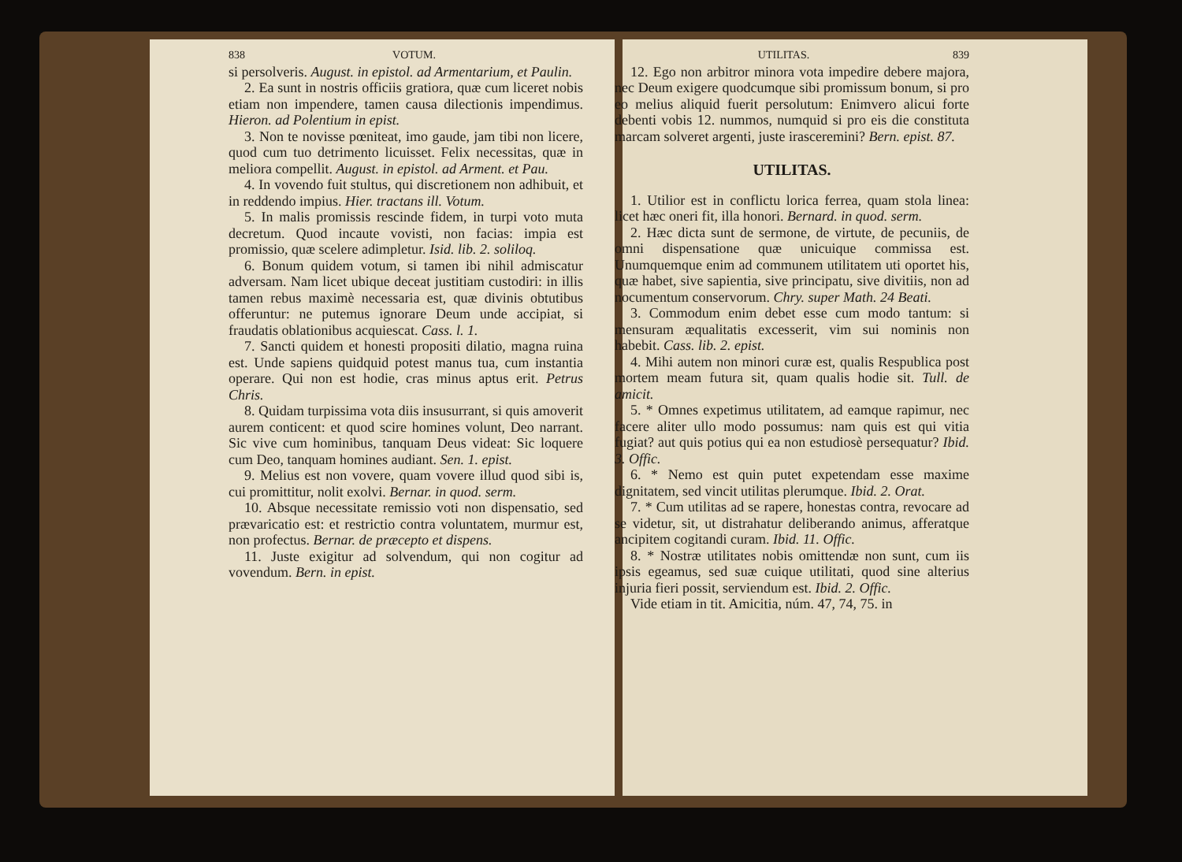838 VOTUM.
si persolveris. August. in epistol. ad Armentarium, et Paulin.
2. Ea sunt in nostris officiis gratiora, quæ cum liceret nobis etiam non impendere, tamen causa dilectionis impendimus. Hieron. ad Polentium in epist.
3. Non te novisse pœniteat, imo gaude, jam tibi non licere, quod cum tuo detrimento licuisset. Felix necessitas, quæ in meliora compellit. August. in epistol. ad Arment. et Pau.
4. In vovendo fuit stultus, qui discretionem non adhibuit, et in reddendo impius. Hier. tractans ill. Votum.
5. In malis promissis rescinde fidem, in turpi voto muta decretum. Quod incaute vovisti, non facias: impia est promissio, quæ scelere adimpletur. Isid. lib. 2. soliloq.
6. Bonum quidem votum, si tamen ibi nihil admiscatur adversam. Nam licet ubique deceat justitiam custodiri: in illis tamen rebus maximè necessaria est, quæ divinis obtutibus offeruntur: ne putemus ignorare Deum unde accipiat, si fraudatis oblationibus acquiescat. Cass. l. 1.
7. Sancti quidem et honesti propositi dilatio, magna ruina est. Unde sapiens quidquid potest manus tua, cum instantia operare. Qui non est hodie, cras minus aptus erit. Petrus Chris.
8. Quidam turpissima vota diis insusurrant, si quis amoverit aurem conticent: et quod scire homines volunt, Deo narrant. Sic vive cum hominibus, tanquam Deus videat: Sic loquere cum Deo, tanquam homines audiant. Sen. 1. epist.
9. Melius est non vovere, quam vovere illud quod sibi is, cui promittitur, nolit exolvi. Bernar. in quod. serm.
10. Absque necessitate remissio voti non dispensatio, sed prævaricatio est: et restrictio contra voluntatem, murmur est, non profectus. Bernar. de præcepto et dispens.
11. Juste exigitur ad solvendum, qui non cogitur ad vovendum. Bern. in epist.
UTILITAS. 839
12. Ego non arbitror minora vota impedire debere majora, nec Deum exigere quodcumque sibi promissum bonum, si pro eo melius aliquid fuerit persolutum: Enimvero alicui forte debenti vobis 12. nummos, numquid si pro eis die constituta marcam solveret argenti, juste irasceremini? Bern. epist. 87.
UTILITAS.
1. Utilior est in conflictu lorica ferrea, quam stola linea: licet hæc oneri fit, illa honori. Bernard. in quod. serm.
2. Hæc dicta sunt de sermone, de virtute, de pecuniis, de omni dispensatione quæ unicuique commissa est. Unumquemque enim ad communem utilitatem uti oportet his, quæ habet, sive sapientia, sive principatu, sive divitiis, non ad nocumentum conservorum. Chry. super Math. 24 Beati.
3. Commodum enim debet esse cum modo tantum: si mensuram æqualitatis excesserit, vim sui nominis non habebit. Cass. lib. 2. epist.
4. Mihi autem non minori curæ est, qualis Respublica post mortem meam futura sit, quam qualis hodie sit. Tull. de amicit.
5. * Omnes expetimus utilitatem, ad eamque rapimur, nec facere aliter ullo modo possumus: nam quis est qui vitia fugiat? aut quis potius qui ea non estudiosè persequatur? Ibid. 3. Offic.
6. * Nemo est quin putet expetendam esse maxime dignitatem, sed vincit utilitas plerumque. Ibid. 2. Orat.
7. * Cum utilitas ad se rapere, honestas contra, revocare ad se videtur, sit, ut distrahatur deliberando animus, afferatque ancipitem cogitandi curam. Ibid. 11. Offic.
8. * Nostræ utilitates nobis omittendæ non sunt, cum iis ipsis egeamus, sed suæ cuique utilitati, quod sine alterius injuria fieri possit, serviendum est. Ibid. 2. Offic.
Vide etiam in tit. Amicitia, núm. 47, 74, 75. in